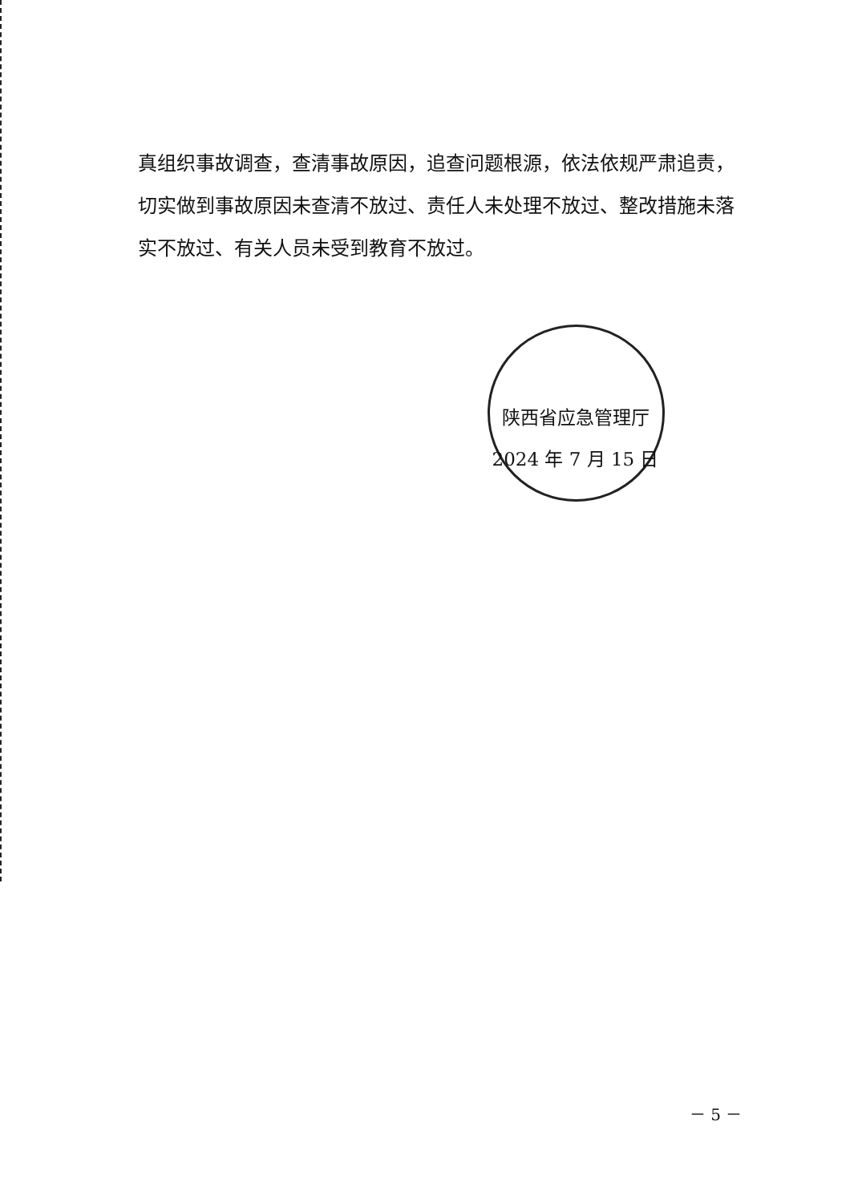真组织事故调查，查清事故原因，追查问题根源，依法依规严肃追责，切实做到事故原因未查清不放过、责任人未处理不放过、整改措施未落实不放过、有关人员未受到教育不放过。
陕西省应急管理厅
2024 年 7 月 15 日
－ 5 －